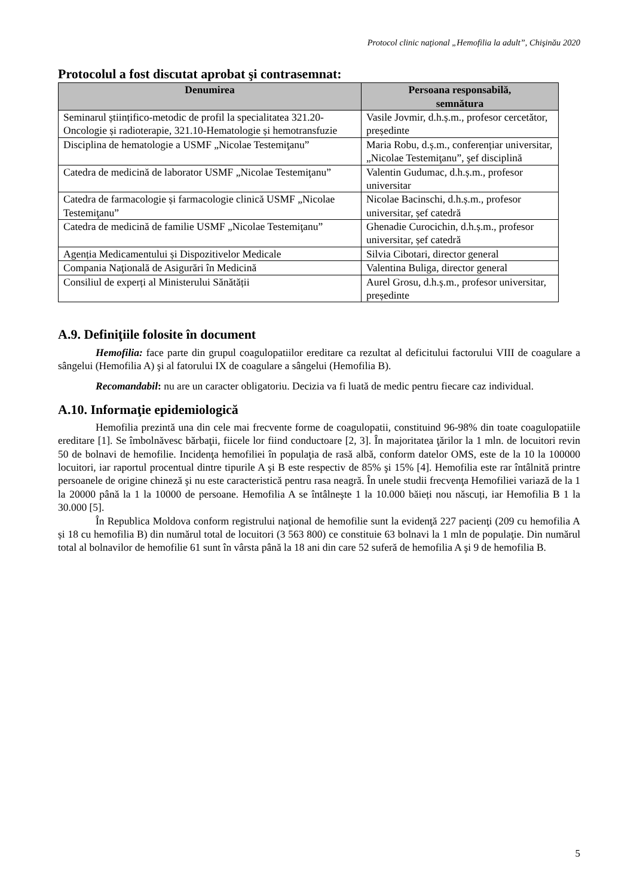Protocol clinic naţional „Hemofilia la adult”, Chişinău 2020
Protocolul a fost discutat aprobat şi contrasemnat:
| Denumirea | Persoana responsabilă, semnătura |
| --- | --- |
| Seminarul științifico-metodic de profil la specialitatea 321.20-Oncologie și radioterapie, 321.10-Hematologie și hemotransfuzie | Vasile Jovmir, d.h.ș.m., profesor cercetător, președinte |
| Disciplina de hematologie a USMF „Nicolae Testemiţanu” | Maria Robu, d.ș.m., conferențiar universitar, „Nicolae Testemiţanu”, şef disciplină |
| Catedra de medicină de laborator USMF „Nicolae Testemiţanu” | Valentin Gudumac, d.h.ș.m., profesor universitar |
| Catedra de farmacologie și farmacologie clinică USMF „Nicolae Testemiţanu” | Nicolae Bacinschi, d.h.ș.m., profesor universitar, șef catedră |
| Catedra de medicină de familie USMF „Nicolae Testemiţanu” | Ghenadie Curocichin, d.h.ș.m., profesor universitar, șef catedră |
| Agenția Medicamentului și Dispozitivelor Medicale | Silvia Cibotari, director general |
| Compania Naţională de Asigurări în Medicină | Valentina Buliga, director general |
| Consiliul de experți al Ministerului Sănătății | Aurel Grosu, d.h.ș.m., profesor universitar, președinte |
A.9. Definiţiile folosite în document
Hemofilia: face parte din grupul coagulopatiilor ereditare ca rezultat al deficitului factorului VIII de coagulare a sângelui (Hemofilia A) şi al fatorului IX de coagulare a sângelui (Hemofilia B).
Recomandabil: nu are un caracter obligatoriu. Decizia va fi luată de medic pentru fiecare caz individual.
A.10. Informaţie epidemiologică
Hemofilia prezintă una din cele mai frecvente forme de coagulopatii, constituind 96-98% din toate coagulopatiile ereditare [1]. Se îmbolnăvesc bărbaţii, fiicele lor fiind conductoare [2, 3]. În majoritatea ţărilor la 1 mln. de locuitori revin 50 de bolnavi de hemofilie. Incidenţa hemofiliei în populaţia de rasă albă, conform datelor OMS, este de la 10 la 100000 locuitori, iar raportul procentual dintre tipurile A şi B este respectiv de 85% şi 15% [4]. Hemofilia este rar întâlnită printre persoanele de origine chineză şi nu este caracteristică pentru rasa neagră. În unele studii frecvenţa Hemofiliei variază de la 1 la 20000 până la 1 la 10000 de persoane. Hemofilia A se întâlneşte 1 la 10.000 băieți nou născuți, iar Hemofilia B 1 la 30.000 [5].
În Republica Moldova conform registrului naţional de hemofilie sunt la evidenţă 227 pacienţi (209 cu hemofilia A și 18 cu hemofilia B) din numărul total de locuitori (3 563 800) ce constituie 63 bolnavi la 1 mln de populaţie. Din numărul total al bolnavilor de hemofilie 61 sunt în vârsta până la 18 ani din care 52 suferă de hemofilia A şi 9 de hemofilia B.
5